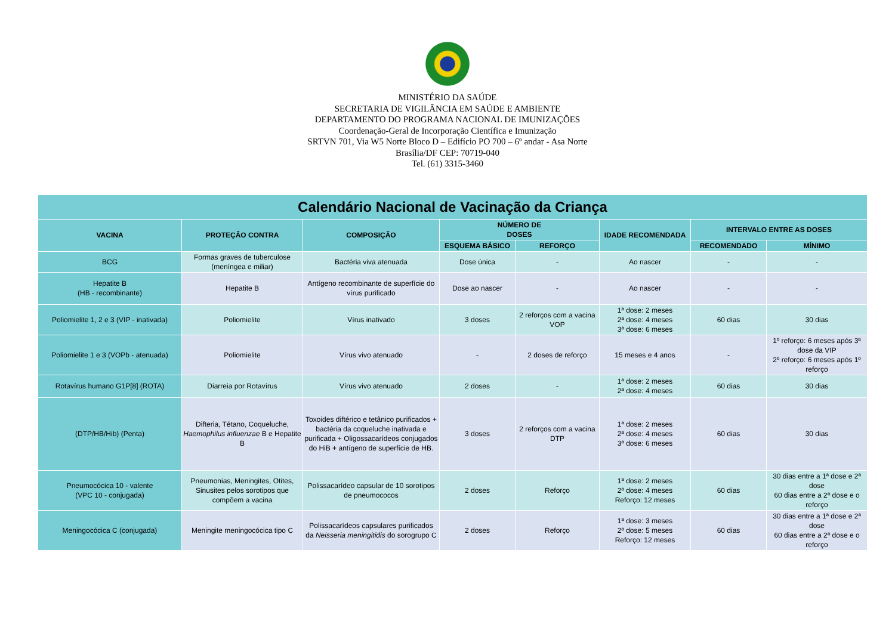MINISTÉRIO DA SAÚDE
SECRETARIA DE VIGILÂNCIA EM SAÚDE E AMBIENTE
DEPARTAMENTO DO PROGRAMA NACIONAL DE IMUNIZAÇÕES
Coordenação-Geral de Incorporação Científica e Imunização
SRTVN 701, Via W5 Norte Bloco D – Edifício PO 700 – 6º andar - Asa Norte
Brasília/DF CEP: 70719-040
Tel. (61) 3315-3460
| Calendário Nacional de Vacinação da Criança | | | | | | | |
| --- | --- | --- | --- | --- | --- | --- | --- |
| VACINA | PROTEÇÃO CONTRA | COMPOSIÇÃO | NÚMERO DE DOSES | | IDADE RECOMENDADA | INTERVALO ENTRE AS DOSES | |
| | | | ESQUEMA BÁSICO | REFORÇO | | RECOMENDADO | MÍNIMO |
| BCG | Formas graves de tuberculose (meníngea e miliar) | Bactéria viva atenuada | Dose única | - | Ao nascer | - | - |
| Hepatite B (HB - recombinante) | Hepatite B | Antígeno recombinante de superfície do vírus purificado | Dose ao nascer | - | Ao nascer | - | - |
| Poliomielite 1, 2 e 3 (VIP - inativada) | Poliomielite | Vírus inativado | 3 doses | 2 reforços com a vacina VOP | 1ª dose: 2 meses 2ª dose: 4 meses 3ª dose: 6 meses | 60 dias | 30 dias |
| Poliomielite 1 e 3 (VOPb - atenuada) | Poliomielite | Vírus vivo atenuado | - | 2 doses de reforço | 15 meses e 4 anos | - | 1º reforço: 6 meses após 3ª dose da VIP 2º reforço: 6 meses após 1º reforço |
| Rotavírus humano G1P[8] (ROTA) | Diarreia por Rotavírus | Vírus vivo atenuado | 2 doses | - | 1ª dose: 2 meses 2ª dose: 4 meses | 60 dias | 30 dias |
| (DTP/HB/Hib) (Penta) | Difteria, Tétano, Coqueluche, Haemophilus influenzae B e Hepatite B | Toxoides diftérico e tetânico purificados + bactéria da coqueluche inativada e purificada + Oligossacarídeos conjugados do HiB + antígeno de superfície de HB. | 3 doses | 2 reforços com a vacina DTP | 1ª dose: 2 meses 2ª dose: 4 meses 3ª dose: 6 meses | 60 dias | 30 dias |
| Pneumocócica 10 - valente (VPC 10 - conjugada) | Pneumonias, Meningites, Otites, Sinusites pelos sorotipos que compõem a vacina | Polissacarídeo capsular de 10 sorotipos de pneumococos | 2 doses | Reforço | 1ª dose: 2 meses 2ª dose: 4 meses Reforço: 12 meses | 60 dias | 30 dias entre a 1ª dose e 2ª dose 60 dias entre a 2ª dose e o reforço |
| Meningocócica C (conjugada) | Meningite meningocócica tipo C | Polissacarídeos capsulares purificados da Neisseria meningitidis do sorogrupo C | 2 doses | Reforço | 1ª dose: 3 meses 2ª dose: 5 meses Reforço: 12 meses | 60 dias | 30 dias entre a 1ª dose e 2ª dose 60 dias entre a 2ª dose e o reforço |